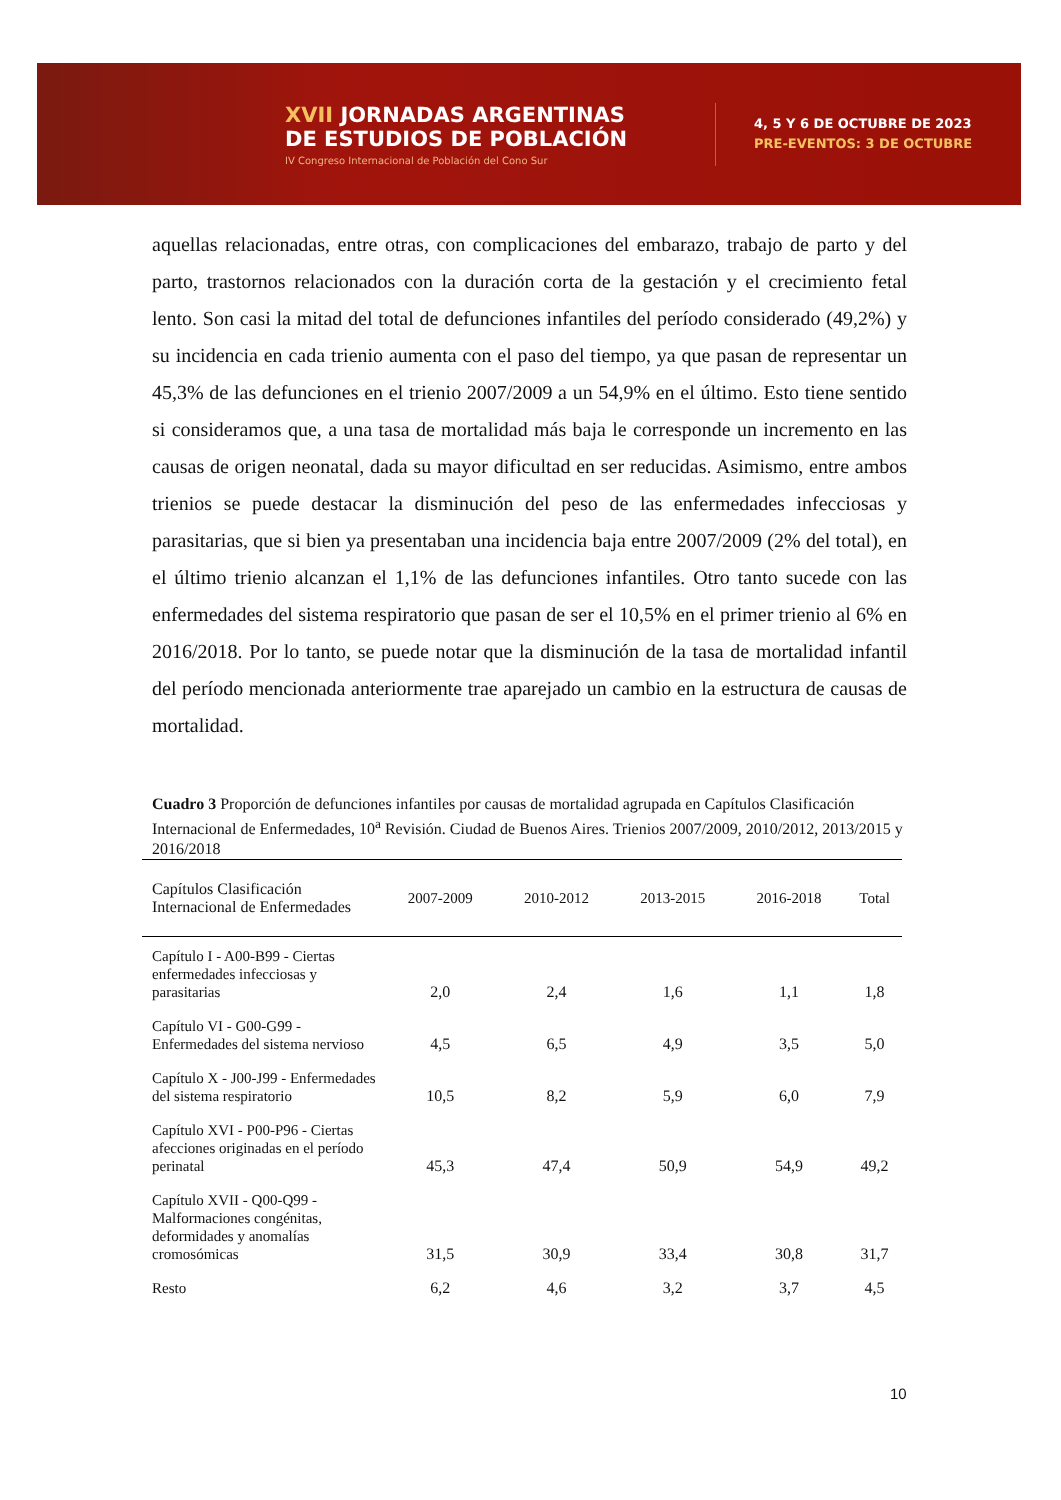XVII JORNADAS ARGENTINAS
DE ESTUDIOS DE POBLACIÓN
IV Congreso Internacional de Población del Cono Sur
4, 5 Y 6 DE OCTUBRE DE 2023
PRE-EVENTOS: 3 DE OCTUBRE
aquellas relacionadas, entre otras, con complicaciones del embarazo, trabajo de parto y del parto, trastornos relacionados con la duración corta de la gestación y el crecimiento fetal lento. Son casi la mitad del total de defunciones infantiles del período considerado (49,2%) y su incidencia en cada trienio aumenta con el paso del tiempo, ya que pasan de representar un 45,3% de las defunciones en el trienio 2007/2009 a un 54,9% en el último. Esto tiene sentido si consideramos que, a una tasa de mortalidad más baja le corresponde un incremento en las causas de origen neonatal, dada su mayor dificultad en ser reducidas. Asimismo, entre ambos trienios se puede destacar la disminución del peso de las enfermedades infecciosas y parasitarias, que si bien ya presentaban una incidencia baja entre 2007/2009 (2% del total), en el último trienio alcanzan el 1,1% de las defunciones infantiles. Otro tanto sucede con las enfermedades del sistema respiratorio que pasan de ser el 10,5% en el primer trienio al 6% en 2016/2018. Por lo tanto, se puede notar que la disminución de la tasa de mortalidad infantil del período mencionada anteriormente trae aparejado un cambio en la estructura de causas de mortalidad.
Cuadro 3 Proporción de defunciones infantiles por causas de mortalidad agrupada en Capítulos Clasificación Internacional de Enfermedades, 10<sup>a</sup> Revisión. Ciudad de Buenos Aires. Trienios 2007/2009, 2010/2012, 2013/2015 y 2016/2018
| Capítulos Clasificación Internacional de Enfermedades | 2007-2009 | 2010-2012 | 2013-2015 | 2016-2018 | Total |
| --- | --- | --- | --- | --- | --- |
| Capítulo I - A00-B99 - Ciertas enfermedades infecciosas y parasitarias | 2,0 | 2,4 | 1,6 | 1,1 | 1,8 |
| Capítulo VI - G00-G99 - Enfermedades del sistema nervioso | 4,5 | 6,5 | 4,9 | 3,5 | 5,0 |
| Capítulo X - J00-J99 - Enfermedades del sistema respiratorio | 10,5 | 8,2 | 5,9 | 6,0 | 7,9 |
| Capítulo XVI - P00-P96 - Ciertas afecciones originadas en el período perinatal | 45,3 | 47,4 | 50,9 | 54,9 | 49,2 |
| Capítulo XVII - Q00-Q99 - Malformaciones congénitas, deformidades y anomalías cromosómicas | 31,5 | 30,9 | 33,4 | 30,8 | 31,7 |
| Resto | 6,2 | 4,6 | 3,2 | 3,7 | 4,5 |
10